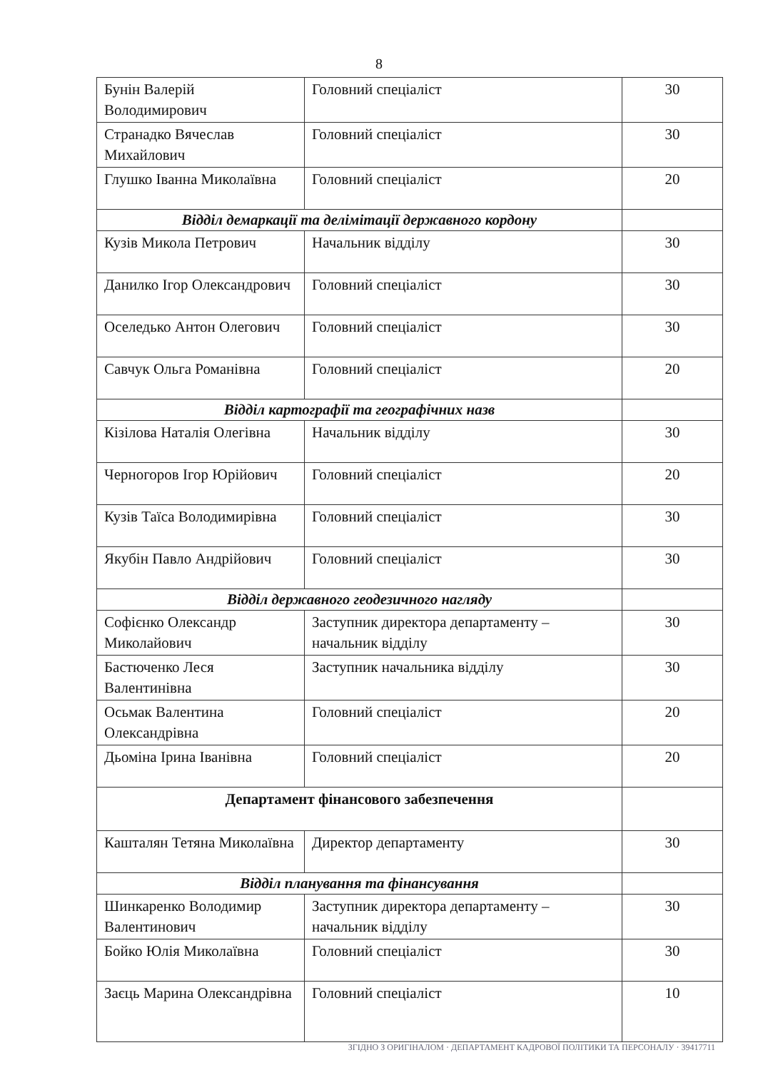8
| Бунін Валерій Володимирович | Головний спеціаліст | 30 |
| Странадко Вячеслав Михайлович | Головний спеціаліст | 30 |
| Глушко Іванна Миколаївна | Головний спеціаліст | 20 |
| Відділ демаркації та делімітації державного кордону | | |
| Кузів Микола Петрович | Начальник відділу | 30 |
| Данилко Ігор Олександрович | Головний спеціаліст | 30 |
| Оселедько Антон Олегович | Головний спеціаліст | 30 |
| Савчук Ольга Романівна | Головний спеціаліст | 20 |
| Відділ картографії та географічних назв | | |
| Кізілова Наталія Олегівна | Начальник відділу | 30 |
| Черногоров Ігор Юрійович | Головний спеціаліст | 20 |
| Кузів Таїса Володимирівна | Головний спеціаліст | 30 |
| Якубін Павло Андрійович | Головний спеціаліст | 30 |
| Відділ державного геодезичного нагляду | | |
| Софієнко Олександр Миколайович | Заступник директора департаменту – начальник відділу | 30 |
| Бастюченко Леся Валентинівна | Заступник начальника відділу | 30 |
| Осьмак Валентина Олександрівна | Головний спеціаліст | 20 |
| Дьоміна Ірина Іванівна | Головний спеціаліст | 20 |
| Департамент фінансового забезпечення | | |
| Кашталян Тетяна Миколаївна | Директор департаменту | 30 |
| Відділ планування та фінансування | | |
| Шинкаренко Володимир Валентинович | Заступник директора департаменту – начальник відділу | 30 |
| Бойко Юлія Миколаївна | Головний спеціаліст | 30 |
| Заєць Марина Олександрівна | Головний спеціаліст | 10 |
ЗГІДНО З ОРИГІНАЛОМ · ДЕПАРТАМЕНТ КАДРОВОЇ ПОЛІТИКИ ТА ПЕРСОНАЛУ · 39417711